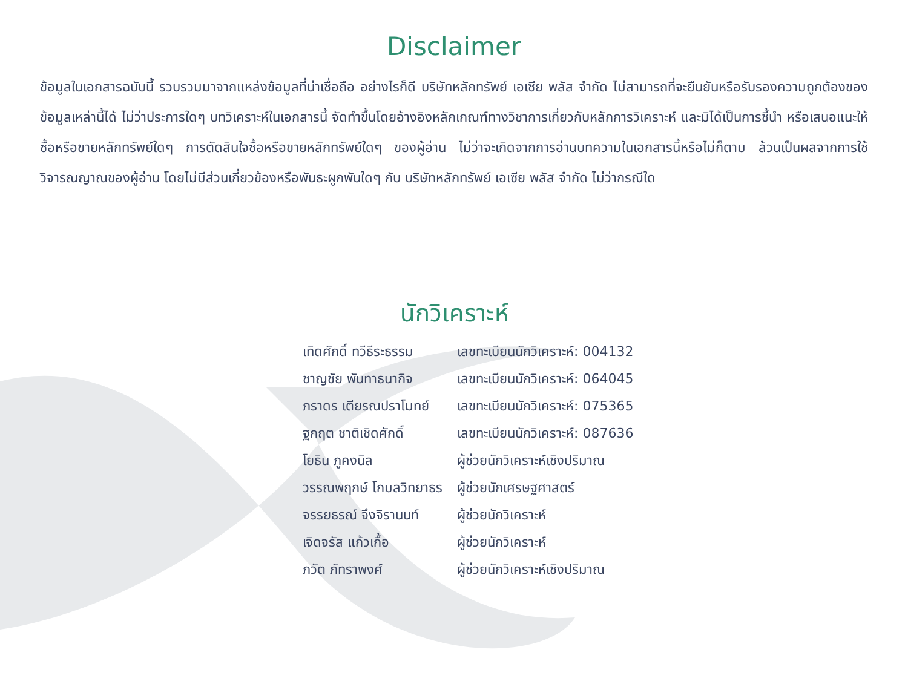Disclaimer
ข้อมูลในเอกสารฉบับนี้ รวบรวมมาจากแหล่งข้อมูลที่น่าเชื่อถือ อย่างไรก็ดี บริษัทหลักทรัพย์ เอเซีย พลัส จำกัด ไม่สามารถที่จะยืนยันหรือรับรองความถูกต้องของข้อมูลเหล่านี้ได้ ไม่ว่าประการใดๆ บทวิเคราะห์ในเอกสารนี้ จัดทำขึ้นโดยอ้างอิงหลักเกณฑ์ทางวิชาการเกี่ยวกับหลักการวิเคราะห์ และมิได้เป็นการชี้นำ หรือเสนอแนะให้ซื้อหรือขายหลักทรัพย์ใดๆ การตัดสินใจซื้อหรือขายหลักทรัพย์ใดๆ ของผู้อ่าน ไม่ว่าจะเกิดจากการอ่านบทความในเอกสารนี้หรือไม่ก็ตาม ล้วนเป็นผลจากการใช้วิจารณญาณของผู้อ่าน โดยไม่มีส่วนเกี่ยวข้องหรือพันธะผูกพันใดๆ กับ บริษัทหลักทรัพย์ เอเซีย พลัส จำกัด ไม่ว่ากรณีใด
นักวิเคราะห์
| เทิดศักดิ์ ทวีธีระธรรม | เลขทะเบียนนักวิเคราะห์: 004132 |
| ชาญชัย พันทาธนากิจ | เลขทะเบียนนักวิเคราะห์: 064045 |
| ภราดร เตียรณปราโมทย์ | เลขทะเบียนนักวิเคราะห์: 075365 |
| ฐกฤต ชาติเชิดศักดิ์ | เลขทะเบียนนักวิเคราะห์: 087636 |
| โยธิน ภูคงนิล | ผู้ช่วยนักวิเคราะห์เชิงปริมาณ |
| วรรณพฤกษ์ โกมลวิทยาธร | ผู้ช่วยนักเศรษฐศาสตร์ |
| จรรยธรณ์ จึงจิรานนท์ | ผู้ช่วยนักวิเคราะห์ |
| เจิดจรัส แก้วเกื้อ | ผู้ช่วยนักวิเคราะห์ |
| ภวัต ภัทราพงศ์ | ผู้ช่วยนักวิเคราะห์เชิงปริมาณ |